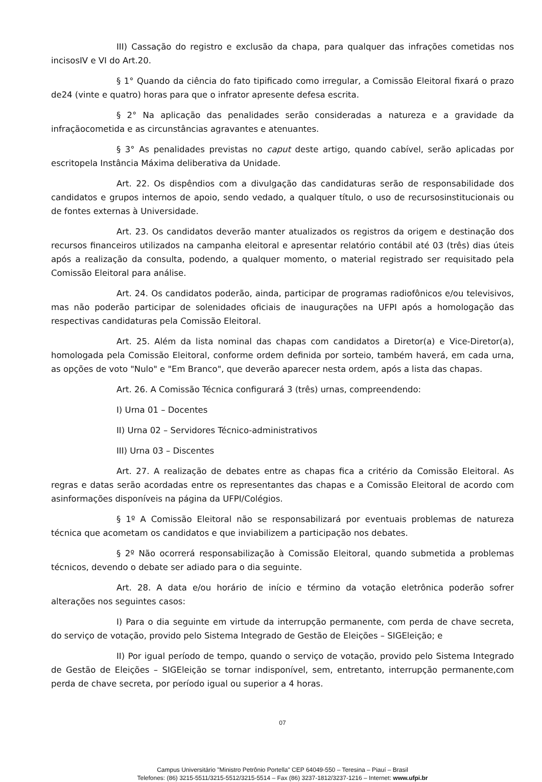III) Cassação do registro e exclusão da chapa, para qualquer das infrações cometidas nos incisosIV e VI do Art.20.
§ 1° Quando da ciência do fato tipificado como irregular, a Comissão Eleitoral fixará o prazo de24 (vinte e quatro) horas para que o infrator apresente defesa escrita.
§ 2° Na aplicação das penalidades serão consideradas a natureza e a gravidade da infraçãocometida e as circunstâncias agravantes e atenuantes.
§ 3° As penalidades previstas no caput deste artigo, quando cabível, serão aplicadas por escritopela Instância Máxima deliberativa da Unidade.
Art. 22. Os dispêndios com a divulgação das candidaturas serão de responsabilidade dos candidatos e grupos internos de apoio, sendo vedado, a qualquer título, o uso de recursosinstitucionais ou de fontes externas à Universidade.
Art. 23. Os candidatos deverão manter atualizados os registros da origem e destinação dos recursos financeiros utilizados na campanha eleitoral e apresentar relatório contábil até 03 (três) dias úteis após a realização da consulta, podendo, a qualquer momento, o material registrado ser requisitado pela Comissão Eleitoral para análise.
Art. 24. Os candidatos poderão, ainda, participar de programas radiofônicos e/ou televisivos, mas não poderão participar de solenidades oficiais de inaugurações na UFPI após a homologação das respectivas candidaturas pela Comissão Eleitoral.
Art. 25. Além da lista nominal das chapas com candidatos a Diretor(a) e Vice-Diretor(a), homologada pela Comissão Eleitoral, conforme ordem definida por sorteio, também haverá, em cada urna, as opções de voto "Nulo" e "Em Branco", que deverão aparecer nesta ordem, após a lista das chapas.
Art. 26. A Comissão Técnica configurará 3 (três) urnas, compreendendo:
I) Urna 01 – Docentes
II) Urna 02 – Servidores Técnico-administrativos
III) Urna 03 – Discentes
Art. 27. A realização de debates entre as chapas fica a critério da Comissão Eleitoral. As regras e datas serão acordadas entre os representantes das chapas e a Comissão Eleitoral de acordo com asinformações disponíveis na página da UFPI/Colégios.
§ 1º A Comissão Eleitoral não se responsabilizará por eventuais problemas de natureza técnica que acometam os candidatos e que inviabilizem a participação nos debates.
§ 2º Não ocorrerá responsabilização à Comissão Eleitoral, quando submetida a problemas técnicos, devendo o debate ser adiado para o dia seguinte.
Art. 28. A data e/ou horário de início e término da votação eletrônica poderão sofrer alterações nos seguintes casos:
I) Para o dia seguinte em virtude da interrupção permanente, com perda de chave secreta, do serviço de votação, provido pelo Sistema Integrado de Gestão de Eleições – SIGEleição; e
II) Por igual período de tempo, quando o serviço de votação, provido pelo Sistema Integrado de Gestão de Eleições – SIGEleição se tornar indisponível, sem, entretanto, interrupção permanente,com perda de chave secreta, por período igual ou superior a 4 horas.
07
Campus Universitário "Ministro Petrônio Portella" CEP 64049-550 – Teresina – Piauí – Brasil
Telefones: (86) 3215-5511/3215-5512/3215-5514 – Fax (86) 3237-1812/3237-1216 – Internet: www.ufpi.br